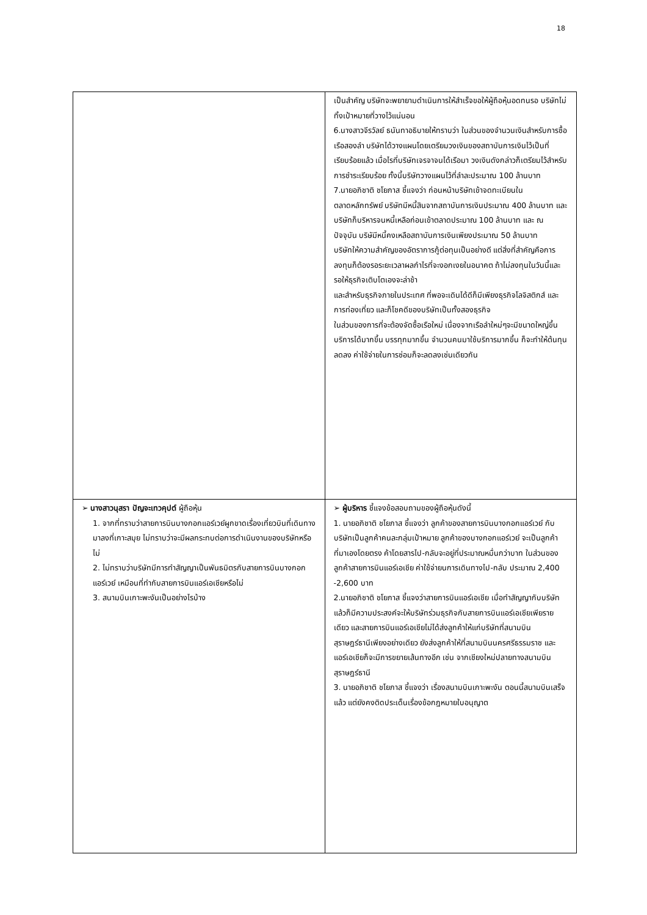18
| | เป็นสำคัญ บริษัทจะพยายามดำเนินการให้สำเร็จขอให้ผู้ถือหุ้นอดทนรอ บริษัทไม่ทิ้งเป้าหมายที่วางไว้แน่นอน 6.นางสาวจีรวัลย์ ธนันทาอธิบายให้ทราบว่า ในส่วนของจำนวนเงินสำหรับการซื้อเรือสองลำ บริษัทได้วางแผนโดยเตรียมวงเงินของสถาบันการเงินไว้เป็นที่เรียบร้อยแล้ว เมื่อไรที่บริษัทเจรจาจนได้เรือมา วงเงินดังกล่าวก็เตรียมไว้สำหรับการชำระเรียบร้อย ทั้งนี้บริษัทวางแผนไว้ที่ลำละประมาณ 100 ล้านบาท 7.นายอภิชาติ ชโยภาส ชี้แจงว่า ก่อนหน้าบริษัทเข้าจดทะเบียนในตลาดหลักทรัพย์ บริษัทมีหนี้สินจากสถาบันการเงินประมาณ 400 ล้านบาท และบริษัทก็บริหารจนหนี้เหลือก่อนเข้าตลาดประมาณ 100 ล้านบาท และ ณ ปัจจุบัน บริษัมีหนี้คงเหลือสถาบันการเงินเพียงประมาณ 50 ล้านบาท บริษัทให้ความสำคัญของอัตราการกู้ต่อทุนเป็นอย่างดี แต่สิ่งที่สำคัญคือการลงทุนก็ต้องรอระยะเวลาผลกำไรที่จะงอกเงยในอนาคต ถ้าไม่ลงทุนในวันนี้และรอให้ธุรกิจเติบโตเองจะล่าช้า และสำหรับธุรกิจภายในประเทศ ที่พอจะเดินได้ดีก็มีเพียงธุรกิจโลจิสติกส์ และการท่องเที่ยว และก็โชคดีของบริษัทเป็นทั้งสองธุรกิจ ในส่วนของการที่จะต้องจัดซื้อเรือใหม่ เนื่องจากเรือลำใหม่ๆจะมีขนาดใหญ่ขึ้น บริการได้มากขึ้น บรรทุกมากขึ้น จำนวนคนมาใช้บริการมากขึ้น ก็จะทำให้ต้นทุนลดลง ค่าใช้จ่ายในการซ่อมก็จะลดลงเช่นเดียวกัน |
| ➢ นางสาวนุสรา ปัญจะเทวคุปต์ ผู้ถือหุ้น 1. จากที่ทราบว่าสายการบินบางกอกแอร์เวย์ผูกขาดเรื่องเที่ยวบินที่เดินทางมาลงที่เกาะสมุย ไม่ทราบว่าจะมีผลกระทบต่อการดำเนินงานของบริษัทหรือไม่ 2. ไม่ทราบว่าบริษัทมีการทำสัญญาเป็นพันธมิตรกับสายการบินบางกอกแอร์เวย์ เหมือนที่ทำกับสายการบินแอร์เอเชียหรือไม่ 3. สนามบินเกาะพะงันเป็นอย่างไรบ้าง | ➢ ผู้บริหาร ชี้แจงข้อสอบถามของผู้ถือหุ้นดังนี้ 1. นายอภิชาติ ชโยภาส ชี้แจงว่า ลูกค้าของสายการบินบางกอกแอร์เวย์ กับบริษัทเป็นลูกค้าคนละกลุ่มเป้าหมาย ลูกค้าของบางกอกแอร์เวย์ จะเป็นลูกค้าที่มาเองโดยตรง ค้าโดยสารไป-กลับจะอยู่ที่ประมาณหมื่นกว่าบาท ในส่วนของลูกค้าสายการบินแอร์เอเชีย ค่าใช้จ่ายนการเดินทางไป-กลับ ประมาณ 2,400 -2,600 บาท 2.นายอภิชาติ ชโยภาส ชี้แจงว่าสายการบินแอร์เอเชีย เมื่อทำสัญญากับบริษัทแล้วก็มีความประสงค์จะให้บริษัทร่วมธุรกิจกับสายการบินแอร์เอเชียเพียรายเดียว และสายการบินแอร์เอเชียไม่ได้ส่งลูกค้าให้แก่บริษัทที่สนามบินสุราษฎร์ธานีเพียงอย่างเดียว ยังส่งลูกค้าให้ที่สนามบินนครศรีธรรมราช และแอร์เอเชียก็จะมีการขยายเส้นทางอีก เช่น จากเชียงใหม่ปลายทางสนามบินสุราษฎร์ธานี 3. นายอภิชาติ ชโยภาส ชี้แจงว่า เรื่องสนามบินเกาะพะงัน ตอนนี้สนามบินเสร็จแล้ว แต่ยังคงติดประเด็นเรื่องข้อกฎหมายใบอนุญาต |